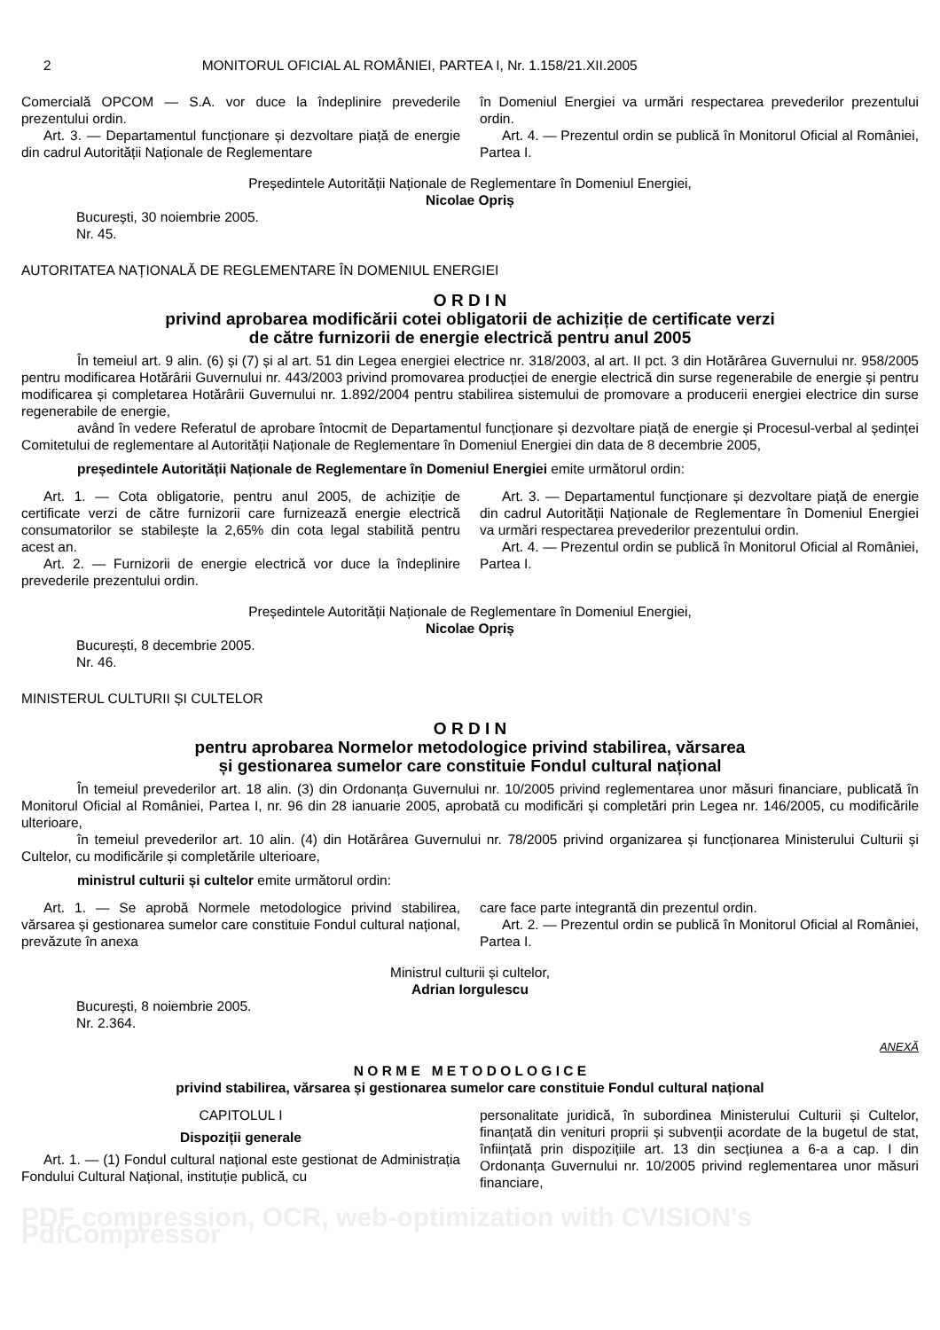2 MONITORUL OFICIAL AL ROMÂNIEI, PARTEA I, Nr. 1.158/21.XII.2005
Comercială OPCOM — S.A. vor duce la îndeplinire prevederile prezentului ordin.
Art. 3. — Departamentul funcționare și dezvoltare piață de energie din cadrul Autorității Naționale de Reglementare
în Domeniul Energiei va urmări respectarea prevederilor prezentului ordin.
Art. 4. — Prezentul ordin se publică în Monitorul Oficial al României, Partea I.
Președintele Autorității Naționale de Reglementare în Domeniul Energiei,
Nicolae Opriș
București, 30 noiembrie 2005.
Nr. 45.
AUTORITATEA NAȚIONALĂ DE REGLEMENTARE ÎN DOMENIUL ENERGIEI
O R D I N
privind aprobarea modificării cotei obligatorii de achiziție de certificate verzi
de către furnizorii de energie electrică pentru anul 2005
În temeiul art. 9 alin. (6) și (7) și al art. 51 din Legea energiei electrice nr. 318/2003, al art. II pct. 3 din Hotărârea Guvernului nr. 958/2005 pentru modificarea Hotărârii Guvernului nr. 443/2003 privind promovarea producției de energie electrică din surse regenerabile de energie și pentru modificarea și completarea Hotărârii Guvernului nr. 1.892/2004 pentru stabilirea sistemului de promovare a producerii energiei electrice din surse regenerabile de energie,
având în vedere Referatul de aprobare întocmit de Departamentul funcționare și dezvoltare piață de energie și Procesul-verbal al ședinței Comitetului de reglementare al Autorității Naționale de Reglementare în Domeniul Energiei din data de 8 decembrie 2005,
președintele Autorității Naționale de Reglementare în Domeniul Energiei emite următorul ordin:
Art. 1. — Cota obligatorie, pentru anul 2005, de achiziție de certificate verzi de către furnizorii care furnizează energie electrică consumatorilor se stabilește la 2,65% din cota legal stabilită pentru acest an.
Art. 2. — Furnizorii de energie electrică vor duce la îndeplinire prevederile prezentului ordin.
Art. 3. — Departamentul funcționare și dezvoltare piață de energie din cadrul Autorității Naționale de Reglementare în Domeniul Energiei va urmări respectarea prevederilor prezentului ordin.
Art. 4. — Prezentul ordin se publică în Monitorul Oficial al României, Partea I.
Președintele Autorității Naționale de Reglementare în Domeniul Energiei,
Nicolae Opriș
București, 8 decembrie 2005.
Nr. 46.
MINISTERUL CULTURII ȘI CULTELOR
O R D I N
pentru aprobarea Normelor metodologice privind stabilirea, vărsarea
și gestionarea sumelor care constituie Fondul cultural național
În temeiul prevederilor art. 18 alin. (3) din Ordonanța Guvernului nr. 10/2005 privind reglementarea unor măsuri financiare, publicată în Monitorul Oficial al României, Partea I, nr. 96 din 28 ianuarie 2005, aprobată cu modificări și completări prin Legea nr. 146/2005, cu modificările ulterioare,
în temeiul prevederilor art. 10 alin. (4) din Hotărârea Guvernului nr. 78/2005 privind organizarea și funcționarea Ministerului Culturii și Cultelor, cu modificările și completările ulterioare,
ministrul culturii și cultelor emite următorul ordin:
Art. 1. — Se aprobă Normele metodologice privind stabilirea, vărsarea și gestionarea sumelor care constituie Fondul cultural național, prevăzute în anexa
care face parte integrantă din prezentul ordin.
Art. 2. — Prezentul ordin se publică în Monitorul Oficial al României, Partea I.
Ministrul culturii și cultelor,
Adrian Iorgulescu
București, 8 noiembrie 2005.
Nr. 2.364.
ANEXĂ
N O R M E M E T O D O L O G I C E
privind stabilirea, vărsarea și gestionarea sumelor care constituie Fondul cultural național
CAPITOLUL I
Dispoziții generale
Art. 1. — (1) Fondul cultural național este gestionat de Administrația Fondului Cultural Național, instituție publică, cu
personalitate juridică, în subordinea Ministerului Culturii și Cultelor, finanțată din venituri proprii și subvenții acordate de la bugetul de stat, înființată prin dispozițiile art. 13 din secțiunea a 6-a a cap. I din Ordonanța Guvernului nr. 10/2005 privind reglementarea unor măsuri financiare,
PDF compression, OCR, web-optimization with CVISION's PdfCompressor